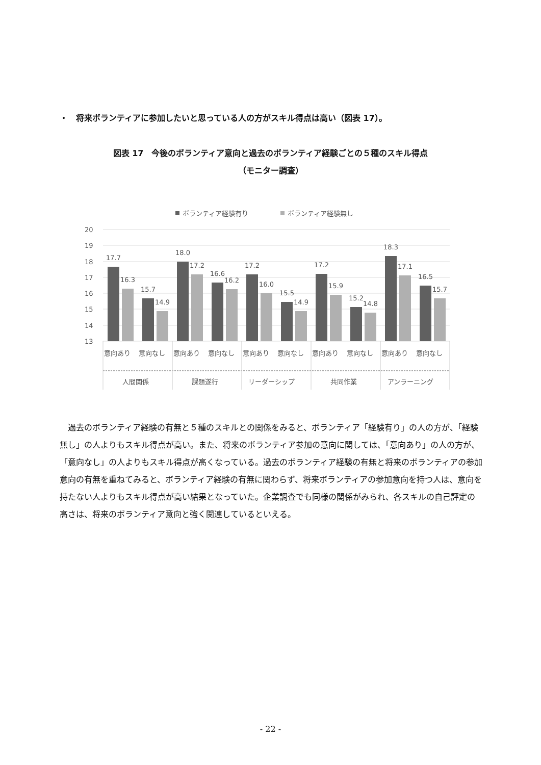・　将来ボランティアに参加したいと思っている人の方がスキル得点は高い（図表 17）。
図表 17　今後のボランティア意向と過去のボランティア経験ごとの５種のスキル得点
（モニター調査）
ボランティア経験有り
ボランティア経験無し
20
19
18
17
16
15
14
13
17.7
16.3
15.7
14.9
18.0
17.2
16.6
16.2
17.2
16.0
15.5
14.9
17.2
15.9
15.2
14.8
18.3
17.1
16.5
15.7
意向あり
意向なし
意向あり
意向なし
意向あり
意向なし
意向あり
意向なし
意向あり
意向なし
人間関係
課題遂行
リーダーシップ
共同作業
アンラーニング
過去のボランティア経験の有無と５種のスキルとの関係をみると、ボランティア「経験有り」の人の方が、「経験無し」の人よりもスキル得点が高い。また、将来のボランティア参加の意向に関しては、「意向あり」の人の方が、「意向なし」の人よりもスキル得点が高くなっている。過去のボランティア経験の有無と将来のボランティアの参加意向の有無を重ねてみると、ボランティア経験の有無に関わらず、将来ボランティアの参加意向を持つ人は、意向を持たない人よりもスキル得点が高い結果となっていた。企業調査でも同様の関係がみられ、各スキルの自己評定の高さは、将来のボランティア意向と強く関連しているといえる。
- 22 -